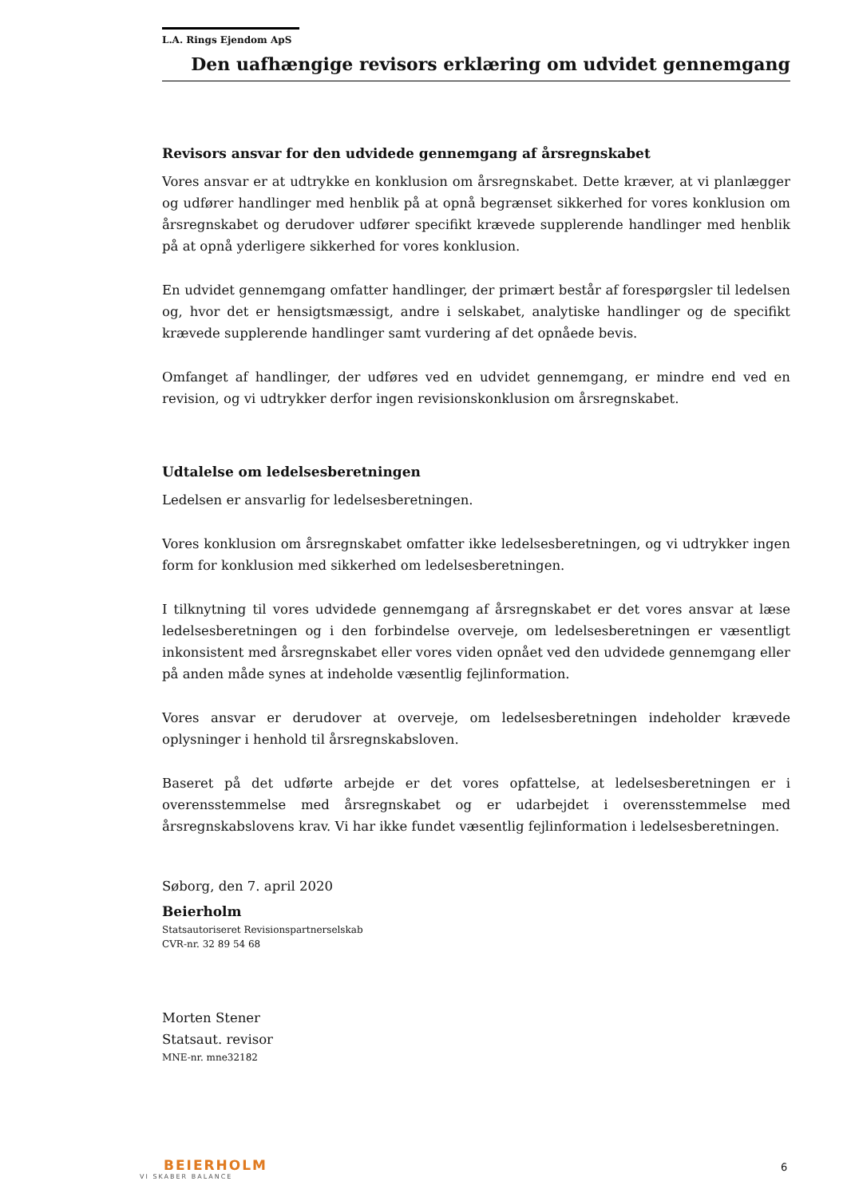L.A. Rings Ejendom ApS
Den uafhængige revisors erklæring om udvidet gennemgang
Revisors ansvar for den udvidede gennemgang af årsregnskabet
Vores ansvar er at udtrykke en konklusion om årsregnskabet. Dette kræver, at vi planlægger og udfører handlinger med henblik på at opnå begrænset sikkerhed for vores konklusion om årsregnskabet og derudover udfører specifikt krævede supplerende handlinger med henblik på at opnå yderligere sikkerhed for vores konklusion.
En udvidet gennemgang omfatter handlinger, der primært består af forespørgsler til ledelsen og, hvor det er hensigtsmæssigt, andre i selskabet, analytiske handlinger og de specifikt krævede supplerende handlinger samt vurdering af det opnåede bevis.
Omfanget af handlinger, der udføres ved en udvidet gennemgang, er mindre end ved en revision, og vi udtrykker derfor ingen revisionskonklusion om årsregnskabet.
Udtalelse om ledelsesberetningen
Ledelsen er ansvarlig for ledelsesberetningen.
Vores konklusion om årsregnskabet omfatter ikke ledelsesberetningen, og vi udtrykker ingen form for konklusion med sikkerhed om ledelsesberetningen.
I tilknytning til vores udvidede gennemgang af årsregnskabet er det vores ansvar at læse ledelsesberetningen og i den forbindelse overveje, om ledelsesberetningen er væsentligt inkonsistent med årsregnskabet eller vores viden opnået ved den udvidede gennemgang eller på anden måde synes at indeholde væsentlig fejlinformation.
Vores ansvar er derudover at overveje, om ledelsesberetningen indeholder krævede oplysninger i henhold til årsregnskabsloven.
Baseret på det udførte arbejde er det vores opfattelse, at ledelsesberetningen er i overensstemmelse med årsregnskabet og er udarbejdet i overensstemmelse med årsregnskabslovens krav. Vi har ikke fundet væsentlig fejlinformation i ledelsesberetningen.
Søborg, den 7. april 2020
Beierholm
Statsautoriseret Revisionspartnerselskab
CVR-nr. 32 89 54 68
Morten Stener
Statsaut. revisor
MNE-nr. mne32182
BEIERHOLM
VI SKABER BALANCE
6